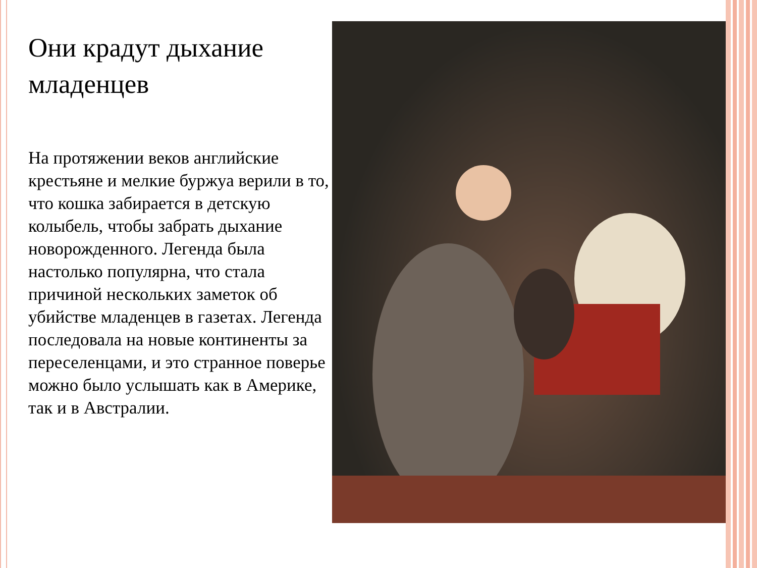Они крадут дыхание младенцев
На протяжении веков английские крестьяне и мелкие буржуа верили в то, что кошка забирается в детскую колыбель, чтобы забрать дыхание новорожденного. Легенда была настолько популярна, что стала причиной нескольких заметок об убийстве младенцев в газетах. Легенда последовала на новые континенты за переселенцами, и это странное поверье можно было услышать как в Америке, так и в Австралии.